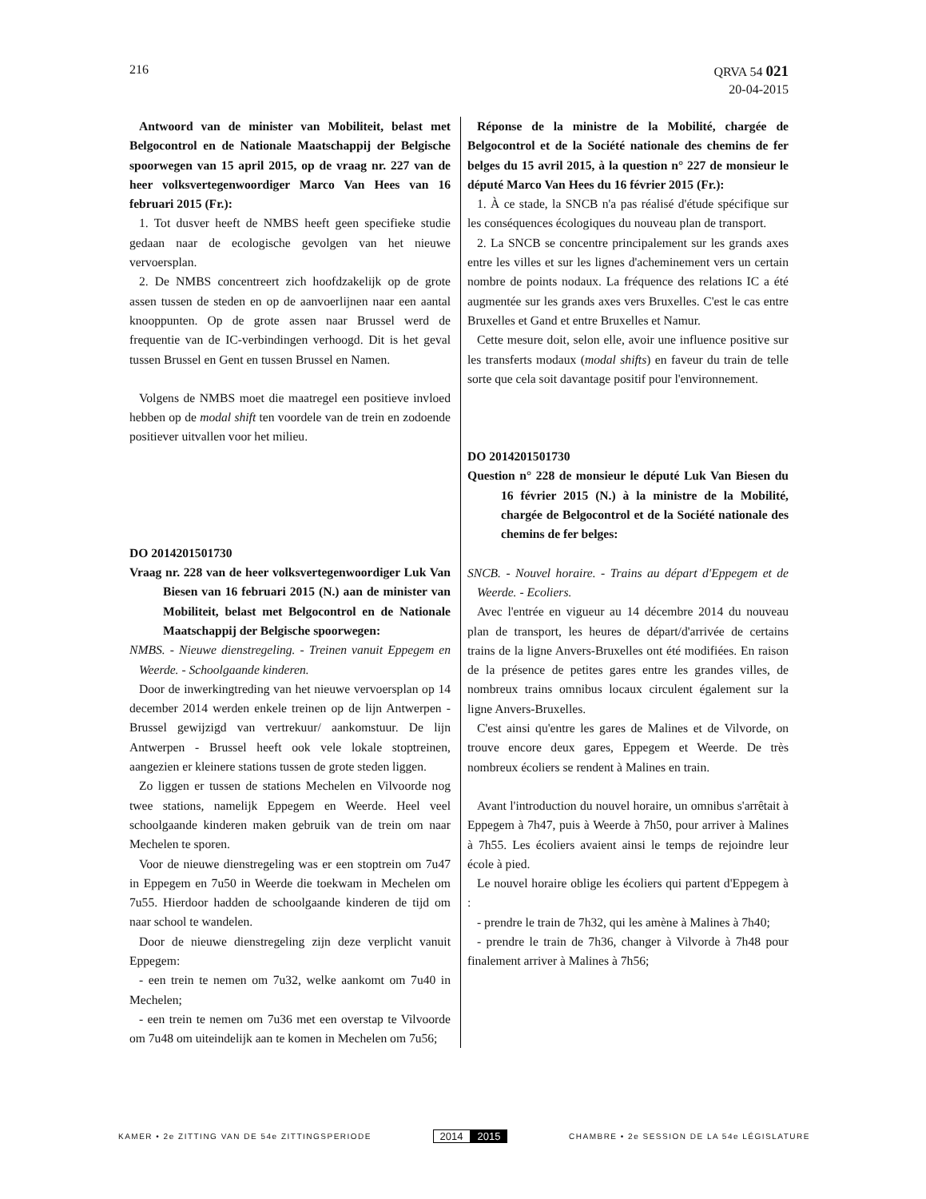216
QRVA 54 021
20-04-2015
Antwoord van de minister van Mobiliteit, belast met Belgocontrol en de Nationale Maatschappij der Belgische spoorwegen van 15 april 2015, op de vraag nr. 227 van de heer volksvertegenwoordiger Marco Van Hees van 16 februari 2015 (Fr.):
1. Tot dusver heeft de NMBS heeft geen specifieke studie gedaan naar de ecologische gevolgen van het nieuwe vervoersplan.
2. De NMBS concentreert zich hoofdzakelijk op de grote assen tussen de steden en op de aanvoerlijnen naar een aantal knooppunten. Op de grote assen naar Brussel werd de frequentie van de IC-verbindingen verhoogd. Dit is het geval tussen Brussel en Gent en tussen Brussel en Namen.
Volgens de NMBS moet die maatregel een positieve invloed hebben op de modal shift ten voordele van de trein en zodoende positiever uitvallen voor het milieu.
DO 2014201501730
Vraag nr. 228 van de heer volksvertegenwoordiger Luk Van Biesen van 16 februari 2015 (N.) aan de minister van Mobiliteit, belast met Belgocontrol en de Nationale Maatschappij der Belgische spoorwegen:
NMBS. - Nieuwe dienstregeling. - Treinen vanuit Eppegem en Weerde. - Schoolgaande kinderen.
Door de inwerkingtreding van het nieuwe vervoersplan op 14 december 2014 werden enkele treinen op de lijn Antwerpen - Brussel gewijzigd van vertrekuur/ aankomstuur. De lijn Antwerpen - Brussel heeft ook vele lokale stoptreinen, aangezien er kleinere stations tussen de grote steden liggen.
Zo liggen er tussen de stations Mechelen en Vilvoorde nog twee stations, namelijk Eppegem en Weerde. Heel veel schoolgaande kinderen maken gebruik van de trein om naar Mechelen te sporen.
Voor de nieuwe dienstregeling was er een stoptrein om 7u47 in Eppegem en 7u50 in Weerde die toekwam in Mechelen om 7u55. Hierdoor hadden de schoolgaande kinderen de tijd om naar school te wandelen.
Door de nieuwe dienstregeling zijn deze verplicht vanuit Eppegem:
- een trein te nemen om 7u32, welke aankomt om 7u40 in Mechelen;
- een trein te nemen om 7u36 met een overstap te Vilvoorde om 7u48 om uiteindelijk aan te komen in Mechelen om 7u56;
Réponse de la ministre de la Mobilité, chargée de Belgocontrol et de la Société nationale des chemins de fer belges du 15 avril 2015, à la question n° 227 de monsieur le député Marco Van Hees du 16 février 2015 (Fr.):
1. À ce stade, la SNCB n'a pas réalisé d'étude spécifique sur les conséquences écologiques du nouveau plan de transport.
2. La SNCB se concentre principalement sur les grands axes entre les villes et sur les lignes d'acheminement vers un certain nombre de points nodaux. La fréquence des relations IC a été augmentée sur les grands axes vers Bruxelles. C'est le cas entre Bruxelles et Gand et entre Bruxelles et Namur.
Cette mesure doit, selon elle, avoir une influence positive sur les transferts modaux (modal shifts) en faveur du train de telle sorte que cela soit davantage positif pour l'environnement.
DO 2014201501730
Question n° 228 de monsieur le député Luk Van Biesen du 16 février 2015 (N.) à la ministre de la Mobilité, chargée de Belgocontrol et de la Société nationale des chemins de fer belges:
SNCB. - Nouvel horaire. - Trains au départ d'Eppegem et de Weerde. - Ecoliers.
Avec l'entrée en vigueur au 14 décembre 2014 du nouveau plan de transport, les heures de départ/d'arrivée de certains trains de la ligne Anvers-Bruxelles ont été modifiées. En raison de la présence de petites gares entre les grandes villes, de nombreux trains omnibus locaux circulent également sur la ligne Anvers-Bruxelles.
C'est ainsi qu'entre les gares de Malines et de Vilvorde, on trouve encore deux gares, Eppegem et Weerde. De très nombreux écoliers se rendent à Malines en train.
Avant l'introduction du nouvel horaire, un omnibus s'arrêtait à Eppegem à 7h47, puis à Weerde à 7h50, pour arriver à Malines à 7h55. Les écoliers avaient ainsi le temps de rejoindre leur école à pied.
Le nouvel horaire oblige les écoliers qui partent d'Eppegem à :
- prendre le train de 7h32, qui les amène à Malines à 7h40;
- prendre le train de 7h36, changer à Vilvorde à 7h48 pour finalement arriver à Malines à 7h56;
KAMER • 2e ZITTING VAN DE 54e ZITTINGSPERIODE
2014 2015
CHAMBRE • 2e SESSION DE LA 54e LÉGISLATURE